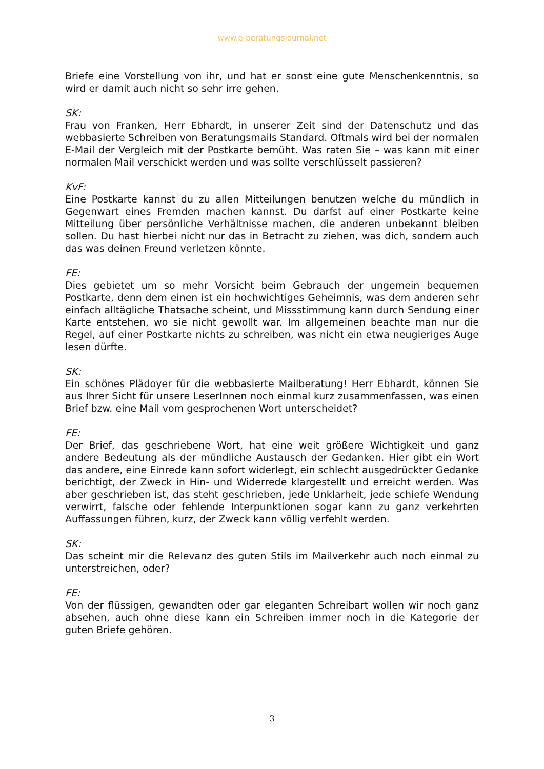www.e-beratungsjournal.net
Briefe eine Vorstellung von ihr, und hat er sonst eine gute Menschenkenntnis, so wird er damit auch nicht so sehr irre gehen.
SK:
Frau von Franken, Herr Ebhardt, in unserer Zeit sind der Datenschutz und das webbasierte Schreiben von Beratungsmails Standard. Oftmals wird bei der normalen E-Mail der Vergleich mit der Postkarte bemüht. Was raten Sie – was kann mit einer normalen Mail verschickt werden und was sollte verschlüsselt passieren?
KvF:
Eine Postkarte kannst du zu allen Mitteilungen benutzen welche du mündlich in Gegenwart eines Fremden machen kannst. Du darfst auf einer Postkarte keine Mitteilung über persönliche Verhältnisse machen, die anderen unbekannt bleiben sollen. Du hast hierbei nicht nur das in Betracht zu ziehen, was dich, sondern auch das was deinen Freund verletzen könnte.
FE:
Dies gebietet um so mehr Vorsicht beim Gebrauch der ungemein bequemen Postkarte, denn dem einen ist ein hochwichtiges Geheimnis, was dem anderen sehr einfach alltägliche Thatsache scheint, und Missstimmung kann durch Sendung einer Karte entstehen, wo sie nicht gewollt war. Im allgemeinen beachte man nur die Regel, auf einer Postkarte nichts zu schreiben, was nicht ein etwa neugieriges Auge lesen dürfte.
SK:
Ein schönes Plädoyer für die webbasierte Mailberatung! Herr Ebhardt, können Sie aus Ihrer Sicht für unsere LeserInnen noch einmal kurz zusammenfassen, was einen Brief bzw. eine Mail vom gesprochenen Wort unterscheidet?
FE:
Der Brief, das geschriebene Wort, hat eine weit größere Wichtigkeit und ganz andere Bedeutung als der mündliche Austausch der Gedanken. Hier gibt ein Wort das andere, eine Einrede kann sofort widerlegt, ein schlecht ausgedrückter Gedanke berichtigt, der Zweck in Hin- und Widerrede klargestellt und erreicht werden. Was aber geschrieben ist, das steht geschrieben, jede Unklarheit, jede schiefe Wendung verwirrt, falsche oder fehlende Interpunktionen sogar kann zu ganz verkehrten Auffassungen führen, kurz, der Zweck kann völlig verfehlt werden.
SK:
Das scheint mir die Relevanz des guten Stils im Mailverkehr auch noch einmal zu unterstreichen, oder?
FE:
Von der flüssigen, gewandten oder gar eleganten Schreibart wollen wir noch ganz absehen, auch ohne diese kann ein Schreiben immer noch in die Kategorie der guten Briefe gehören.
3